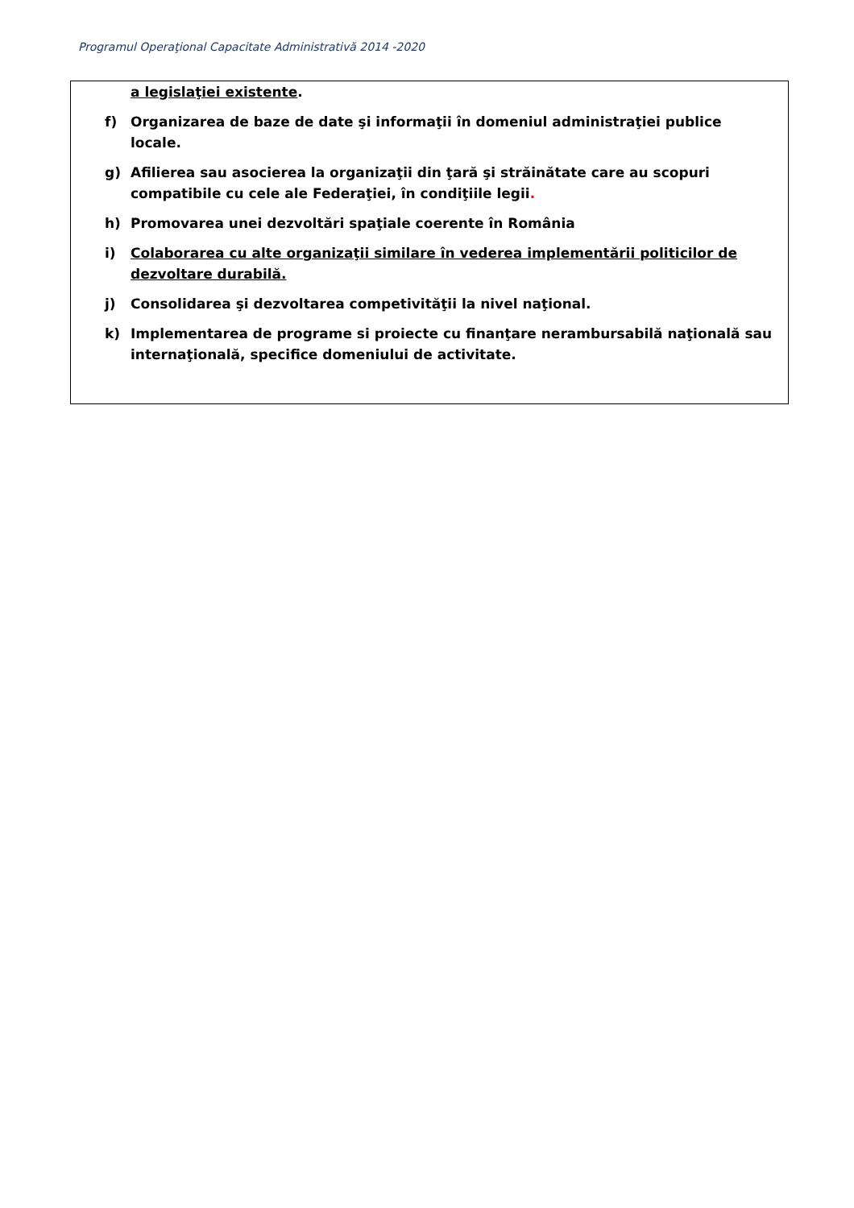Programul Operaţional Capacitate Administrativă 2014 -2020
a legislaţiei existente.
f) Organizarea de baze de date şi informaţii în domeniul administraţiei publice locale.
g) Afilierea sau asocierea la organizaţii din ţară şi străinătate care au scopuri compatibile cu cele ale Federaţiei, în condiţiile legii.
h) Promovarea unei dezvoltări spaţiale coerente în România
i) Colaborarea cu alte organizaţii similare în vederea implementării politicilor de dezvoltare durabilă.
j) Consolidarea şi dezvoltarea competivităţii la nivel naţional.
k) Implementarea de programe si proiecte cu finanţare nerambursabilă naţională sau internaţională, specifice domeniului de activitate.